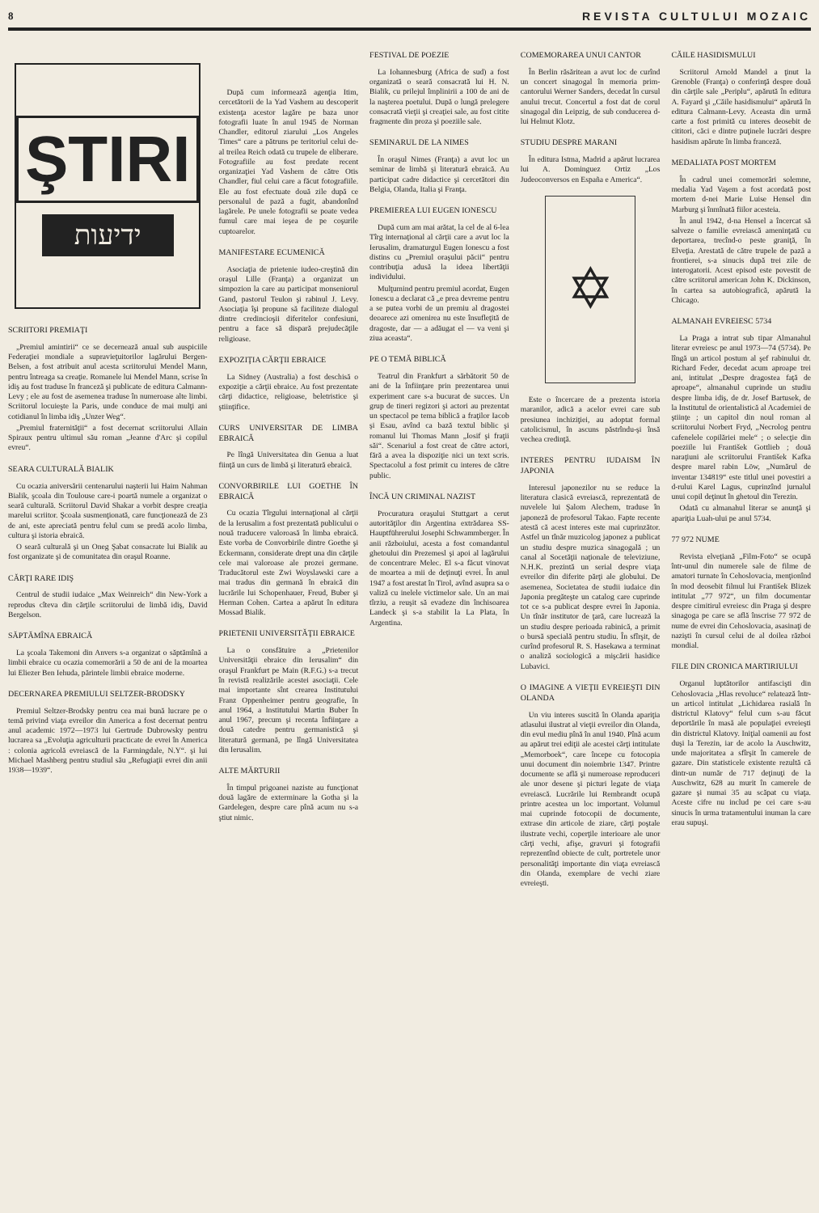8 REVISTA CULTULUI MOZAIC
ŞTIRI
ידיעות
SCRIITORI PREMIAŢI
„Premiul amintirii“ ce se decernează anual sub auspiciile Federaţiei mondiale a supravieţuitorilor lagărului Bergen-Belsen, a fost atribuit anul acesta scriitorului Mendel Mann, pentru întreaga sa creaţie. Romanele lui Mendel Mann, scrise în idiş au fost traduse în franceză şi publicate de editura Calmann-Levy ; ele au fost de asemenea traduse în numeroase alte limbi. Scriitorul locuieşte la Paris, unde conduce de mai mulţi ani cotidianul în limba idiş „Unzer Weg“.
„Premiul fraternităţii“ a fost decernat scriitorului Allain Spiraux pentru ultimul său roman „Jeanne d'Arc şi copilul evreu“.
SEARA CULTURALĂ BIALIK
Cu ocazia aniversării centenarului naşterii lui Haim Nahman Bialik, şcoala din Toulouse care-i poartă numele a organizat o seară culturală. Scriitorul David Shakar a vorbit despre creaţia marelui scriitor. Şcoala susmenţionată, care funcţionează de 23 de ani, este apreciată pentru felul cum se predă acolo limba, cultura şi istoria ebraică.
O seară culturală şi un Oneg Şabat consacrate lui Bialik au fost organizate şi de comunitatea din oraşul Roanne.
CĂRŢI RARE IDIŞ
Centrul de studii iudaice „Max Weinreich“ din New-York a reprodus cîteva din cărţile scriitorului de limbă idiş, David Bergelson.
SĂPTĂMÎNA EBRAICĂ
La şcoala Takemoni din Anvers s-a organizat o săptămînă a limbii ebraice cu ocazia comemorării a 50 de ani de la moartea lui Eliezer Ben Iehuda, părintele limbii ebraice moderne.
DECERNAREA PREMIULUI SELTZER-BRODSKY
Premiul Seltzer-Brodsky pentru cea mai bună lucrare pe o temă privind viaţa evreilor din America a fost decernat pentru anul academic 1972—1973 lui Gertrude Dubrowsky pentru lucrarea sa „Evoluţia agriculturii practicate de evrei în America : colonia agricolă evreiască de la Farmingdale, N.Y“. şi lui Michael Mashberg pentru studiul său „Refugiaţii evrei din anii 1938—1939“.
După cum informează agenţia Itim, cercetătorii de la Yad Vashem au descoperit existenţa acestor lagăre pe baza unor fotografii luate în anul 1945 de Norman Chandler, editorul ziarului „Los Angeles Times“ care a pătruns pe teritoriul celui de-al treilea Reich odată cu trupele de eliberare. Fotografiile au fost predate recent organizaţiei Yad Vashem de către Otis Chandler, fiul celui care a făcut fotografiile. Ele au fost efectuate două zile după ce personalul de pază a fugit, abandonînd lagărele. Pe unele fotografii se poate vedea fumul care mai ieşea de pe coşurile cuptoarelor.
MANIFESTARE ECUMENICĂ
Asociaţia de prietenie iudeo-creştină din oraşul Lille (Franţa) a organizat un simpozion la care au participat monseniorul Gand, pastorul Teulon şi rabinul J. Levy. Asociaţia îşi propune să faciliteze dialogul dintre credincioşii diferitelor confesiuni, pentru a face să dispară prejudecăţile religioase.
EXPOZIŢIA CĂRŢII EBRAICE
La Sidney (Australia) a fost deschisă o expoziţie a cărţii ebraice. Au fost prezentate cărţi didactice, religioase, beletristice şi ştiinţifice.
CURS UNIVERSITAR DE LIMBA EBRAICĂ
Pe lîngă Universitatea din Genua a luat fiinţă un curs de limbă şi literatură ebraică.
CONVORBIRILE LUI GOETHE ÎN EBRAICĂ
Cu ocazia Tîrgului internaţional al cărţii de la Ierusalim a fost prezentată publicului o nouă traducere valoroasă în limba ebraică. Este vorba de Convorbirile dintre Goethe şi Eckermann, considerate drept una din cărţile cele mai valoroase ale prozei germane. Traducătorul este Zwi Woyslawski care a mai tradus din germană în ebraică din lucrările lui Schopenhauer, Freud, Buber şi Herman Cohen. Cartea a apărut în editura Mossad Bialik.
PRIETENII UNIVERSITĂŢII EBRAICE
La o consfătuire a „Prietenilor Universităţii ebraice din Ierusalim“ din oraşul Frankfurt pe Main (R.F.G.) s-a trecut în revistă realizările acestei asociaţii. Cele mai importante sînt crearea Institutului Franz Oppenheimer pentru geografie, în anul 1964, a Institutului Martin Buber în anul 1967, precum şi recenta înfiinţare a două catedre pentru germanistică şi literatură germană, pe lîngă Universitatea din Ierusalim.
ALTE MĂRTURII
În timpul prigoanei naziste au funcţionat două lagăre de exterminare la Gotha şi la Gardelegen, despre care pînă acum nu s-a ştiut nimic.
FESTIVAL DE POEZIE
La Iohannesburg (Africa de sud) a fost organizată o seară consacrată lui H. N. Bialik, cu prilejul împlinirii a 100 de ani de la naşterea poetului. După o lungă prelegere consacrată vieţii şi creaţiei sale, au fost citite fragmente din proza şi poeziile sale.
SEMINARUL DE LA NIMES
În oraşul Nimes (Franţa) a avut loc un seminar de limbă şi literatură ebraică. Au participat cadre didactice şi cercetători din Belgia, Olanda, Italia şi Franţa.
PREMIEREA LUI EUGEN IONESCU
După cum am mai arătat, la cel de al 6-lea Tîrg internaţional al cărţii care a avut loc la Ierusalim, dramaturgul Eugen Ionescu a fost distins cu „Premiul oraşului păcii“ pentru contribuţia adusă la ideea libertăţii individului.
Mulţumind pentru premiul acordat, Eugen Ionescu a declarat că „e prea devreme pentru a se putea vorbi de un premiu al dragostei deoarece azi omenirea nu este însufleţită de dragoste, dar — a adăugat el — va veni şi ziua aceasta“.
PE O TEMĂ BIBLICĂ
Teatrul din Frankfurt a sărbătorit 50 de ani de la înfiinţare prin prezentarea unui experiment care s-a bucurat de succes. Un grup de tineri regizori şi actori au prezentat un spectacol pe tema biblică a fraţilor Iacob şi Esau, avînd ca bază textul biblic şi romanul lui Thomas Mann „Iosif şi fraţii săi“. Scenariul a fost creat de către actori, fără a avea la dispoziţie nici un text scris. Spectacolul a fost primit cu interes de către public.
ÎNCĂ UN CRIMINAL NAZIST
Procuratura oraşului Stuttgart a cerut autorităţilor din Argentina extrădarea SS-Hauptführerului Josephi Schwammberger. În anii războiului, acesta a fost comandantul ghetoului din Prezemesl şi apoi al lagărului de concentrare Melec. El s-a făcut vinovat de moartea a mii de deţinuţi evrei. În anul 1947 a fost arestat în Tirol, avînd asupra sa o valiză cu inelele victimelor sale. Un an mai tîrziu, a reuşit să evadeze din închisoarea Landeck şi s-a stabilit la La Plata, în Argentina.
COMEMORAREA UNUI CANTOR
În Berlin răsăritean a avut loc de curînd un concert sinagogal în memoria prim-cantorului Werner Sanders, decedat în cursul anului trecut. Concertul a fost dat de corul sinagogal din Leipzig, de sub conducerea d-lui Helmut Klotz.
STUDIU DESPRE MARANI
În editura Istma, Madrid a apărut lucrarea lui A. Dominguez Ortiz „Los Judeoconversos en España e America“.
✡
Este o încercare de a prezenta istoria maranilor, adică a acelor evrei care sub presiunea inchiziţiei, au adoptat formal catolicismul, în ascuns păstrîndu-şi însă vechea credinţă.
INTERES PENTRU IUDAISM ÎN JAPONIA
Interesul japonezilor nu se reduce la literatura clasică evreiască, reprezentată de nuvelele lui Şalom Alechem, traduse în japoneză de profesorul Takao. Fapte recente atestă că acest interes este mai cuprinzător. Astfel un tînăr muzicolog japonez a publicat un studiu despre muzica sinagogală ; un canal al Socetăţii naţionale de televiziune, N.H.K. prezintă un serial despre viaţa evreilor din diferite părţi ale globului. De asemenea, Societatea de studii iudaice din Japonia pregăteşte un catalog care cuprinde tot ce s-a publicat despre evrei în Japonia. Un tînăr institutor de ţară, care lucrează la un studiu despre perioada rabinică, a primit o bursă specială pentru studiu. În sfîrşit, de curînd profesorul R. S. Hasekawa a terminat o analiză sociologică a mişcării hasidice Lubavici.
O IMAGINE A VIEŢII EVREIEŞTI DIN OLANDA
Un viu interes suscită în Olanda apariţia atlasului ilustrat al vieţii evreilor din Olanda, din evul mediu pînă în anul 1940. Pînă acum au apărut trei ediţii ale acestei cărţi intitulate „Memorboek“, care începe cu fotocopia unui document din noiembrie 1347. Printre documente se află şi numeroase reproduceri ale unor desene şi picturi legate de viaţa evreiască. Lucrările lui Rembrandt ocupă printre acestea un loc important. Volumul mai cuprinde fotocopii de documente, extrase din articole de ziare, cărţi poştale ilustrate vechi, coperţile interioare ale unor cărţi vechi, afişe, gravuri şi fotografii reprezentînd obiecte de cult, portretele unor personalităţi importante din viaţa evreiască din Olanda, exemplare de vechi ziare evreieşti.
CĂILE HASIDISMULUI
Scriitorul Arnold Mandel a ţinut la Grenoble (Franţa) o conferinţă despre două din cărţile sale „Periplu“, apărută în editura A. Fayard şi „Căile hasidismului“ apărută în editura Calmann-Levy. Aceasta din urmă carte a fost primită cu interes deosebit de cititori, căci e dintre puţinele lucrări despre hasidism apărute în limba franceză.
MEDALIATA POST MORTEM
În cadrul unei comemorări solemne, medalia Yad Vaşem a fost acordată post mortem d-nei Marie Luise Hensel din Marburg şi înmînată fiilor acesteia.
În anul 1942, d-na Hensel a încercat să salveze o familie evreiască ameninţată cu deportarea, trecînd-o peste graniţă, în Elveţia. Arestată de către trupele de pază a frontierei, s-a sinucis după trei zile de interogatorii. Acest episod este povestit de către scriitorul american John K. Dickinson, în cartea sa autobiografică, apărută la Chicago.
ALMANAH EVREIESC 5734
La Praga a intrat sub tipar Almanahul literar evreiesc pe anul 1973—74 (5734). Pe lîngă un articol postum al şef rabinului dr. Richard Feder, decedat acum aproape trei ani, intitulat „Despre dragostea faţă de aproape“, almanahul cuprinde un studiu despre limba idiş, de dr. Josef Bartusek, de la Institutul de orientalistică al Academiei de ştiinţe ; un capitol din noul roman al scriitorului Norbert Fryd, „Necrolog pentru cafenelele copilăriei mele“ ; o selecţie din poeziile lui František Gottlieb ; două naraţiuni ale scriitorului František Kafka despre marel rabin Löw, „Numărul de inventar 134819“ este titlul unei povestiri a d-rului Karel Lagus, cuprinzînd jurnalul unui copil deţinut în ghetoul din Terezin.
Odată cu almanahul literar se anunţă şi apariţia Luah-ului pe anul 5734.
77 972 NUME
Revista elveţiană „Film-Foto“ se ocupă într-unul din numerele sale de filme de amatori turnate în Cehoslovacia, menţionînd în mod deosebit filmul lui František Blizek intitulat „77 972“, un film documentar despre cimitirul evreiesc din Praga şi despre sinagoga pe care se află înscrise 77 972 de nume de evrei din Cehoslovacia, asasinaţi de nazişti în cursul celui de al doilea război mondial.
FILE DIN CRONICA MARTIRIULUI
Organul luptătorilor antifascişti din Cehoslovacia „Hlas revoluce“ relatează într-un articol intitulat „Lichidarea rasială în districtul Klatovy“ felul cum s-au făcut deportările în masă ale populaţiei evreieşti din districtul Klatovy. Iniţial oamenii au fost duşi la Terezin, iar de acolo la Auschwitz, unde majoritatea a sfîrşit în camerele de gazare. Din statisticele existente rezultă că dintr-un număr de 717 deţinuţi de la Auschwitz, 628 au murit în camerele de gazare şi numai 35 au scăpat cu viaţa. Aceste cifre nu includ pe cei care s-au sinucis în urma tratamentului inuman la care erau supuşi.